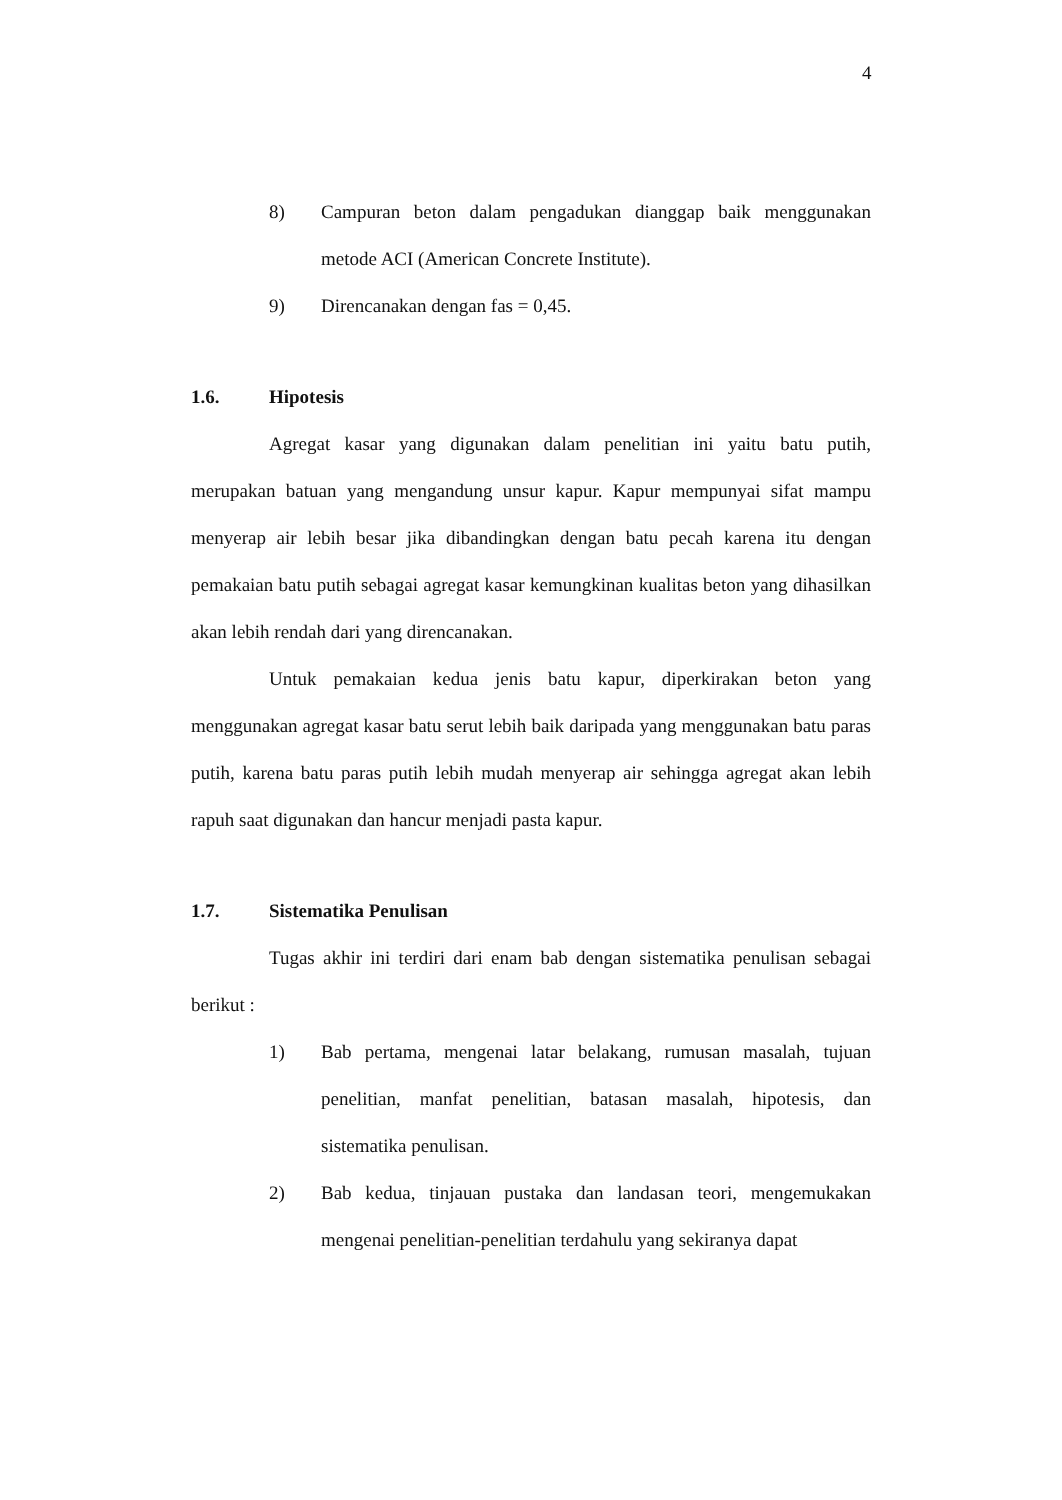4
8) Campuran beton dalam pengadukan dianggap baik menggunakan metode ACI (American Concrete Institute).
9) Direncanakan dengan fas = 0,45.
1.6. Hipotesis
Agregat kasar yang digunakan dalam penelitian ini yaitu batu putih, merupakan batuan yang mengandung unsur kapur. Kapur mempunyai sifat mampu menyerap air lebih besar jika dibandingkan dengan batu pecah karena itu dengan pemakaian batu putih sebagai agregat kasar kemungkinan kualitas beton yang dihasilkan akan lebih rendah dari yang direncanakan.
Untuk pemakaian kedua jenis batu kapur, diperkirakan beton yang menggunakan agregat kasar batu serut lebih baik daripada yang menggunakan batu paras putih, karena batu paras putih lebih mudah menyerap air sehingga agregat akan lebih rapuh saat digunakan dan hancur menjadi pasta kapur.
1.7. Sistematika Penulisan
Tugas akhir ini terdiri dari enam bab dengan sistematika penulisan sebagai berikut :
1) Bab pertama, mengenai latar belakang, rumusan masalah, tujuan penelitian, manfat penelitian, batasan masalah, hipotesis, dan sistematika penulisan.
2) Bab kedua, tinjauan pustaka dan landasan teori, mengemukakan mengenai penelitian-penelitian terdahulu yang sekiranya dapat